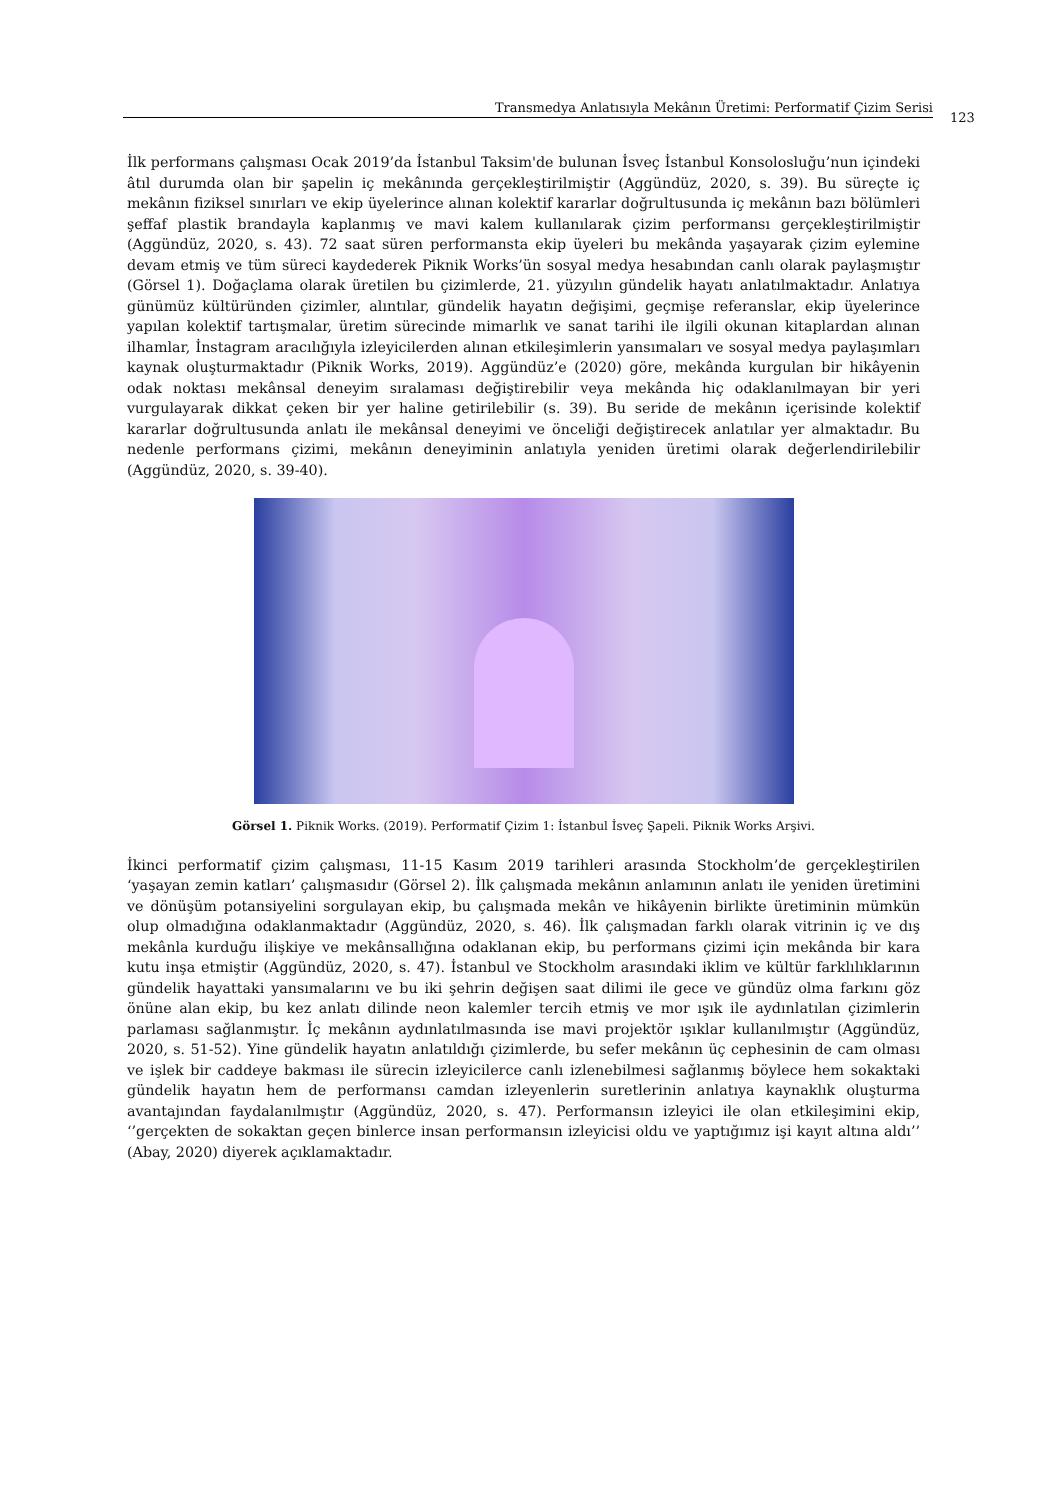Transmedya Anlatısıyla Mekânın Üretimi: Performatif Çizim Serisi
123
İlk performans çalışması Ocak 2019’da İstanbul Taksim'de bulunan İsveç İstanbul Konsolosluğu’nun içindeki âtıl durumda olan bir şapelin iç mekânında gerçekleştirilmiştir (Aggündüz, 2020, s. 39). Bu süreçte iç mekânın fiziksel sınırları ve ekip üyelerince alınan kolektif kararlar doğrultusunda iç mekânın bazı bölümleri şeffaf plastik brandayla kaplanmış ve mavi kalem kullanılarak çizim performansı gerçekleştirilmiştir (Aggündüz, 2020, s. 43). 72 saat süren performansta ekip üyeleri bu mekânda yaşayarak çizim eylemine devam etmiş ve tüm süreci kaydederek Piknik Works’ün sosyal medya hesabından canlı olarak paylaşmıştır (Görsel 1). Doğaçlama olarak üretilen bu çizimlerde, 21. yüzyılın gündelik hayatı anlatılmaktadır. Anlatıya günümüz kültüründen çizimler, alıntılar, gündelik hayatın değişimi, geçmişe referanslar, ekip üyelerince yapılan kolektif tartışmalar, üretim sürecinde mimarlık ve sanat tarihi ile ilgili okunan kitaplardan alınan ilhamlar, İnstagram aracılığıyla izleyicilerden alınan etkileşimlerin yansımaları ve sosyal medya paylaşımları kaynak oluşturmaktadır (Piknik Works, 2019). Aggündüz’e (2020) göre, mekânda kurgulan bir hikâyenin odak noktası mekânsal deneyim sıralaması değiştirebilir veya mekânda hiç odaklanılmayan bir yeri vurgulayarak dikkat çeken bir yer haline getirilebilir (s. 39). Bu seride de mekânın içerisinde kolektif kararlar doğrultusunda anlatı ile mekânsal deneyimi ve önceliği değiştirecek anlatılar yer almaktadır. Bu nedenle performans çizimi, mekânın deneyiminin anlatıyla yeniden üretimi olarak değerlendirilebilir (Aggündüz, 2020, s. 39-40).
Görsel 1. Piknik Works. (2019). Performatif Çizim 1: İstanbul İsveç Şapeli. Piknik Works Arşivi.
İkinci performatif çizim çalışması, 11-15 Kasım 2019 tarihleri arasında Stockholm’de gerçekleştirilen ‘yaşayan zemin katları’ çalışmasıdır (Görsel 2). İlk çalışmada mekânın anlamının anlatı ile yeniden üretimini ve dönüşüm potansiyelini sorgulayan ekip, bu çalışmada mekân ve hikâyenin birlikte üretiminin mümkün olup olmadığına odaklanmaktadır (Aggündüz, 2020, s. 46). İlk çalışmadan farklı olarak vitrinin iç ve dış mekânla kurduğu ilişkiye ve mekânsallığına odaklanan ekip, bu performans çizimi için mekânda bir kara kutu inşa etmiştir (Aggündüz, 2020, s. 47). İstanbul ve Stockholm arasındaki iklim ve kültür farklılıklarının gündelik hayattaki yansımalarını ve bu iki şehrin değişen saat dilimi ile gece ve gündüz olma farkını göz önüne alan ekip, bu kez anlatı dilinde neon kalemler tercih etmiş ve mor ışık ile aydınlatılan çizimlerin parlaması sağlanmıştır. İç mekânın aydınlatılmasında ise mavi projektör ışıklar kullanılmıştır (Aggündüz, 2020, s. 51-52). Yine gündelik hayatın anlatıldığı çizimlerde, bu sefer mekânın üç cephesinin de cam olması ve işlek bir caddeye bakması ile sürecin izleyicilerce canlı izlenebilmesi sağlanmış böylece hem sokaktaki gündelik hayatın hem de performansı camdan izleyenlerin suretlerinin anlatıya kaynaklık oluşturma avantajından faydalanılmıştır (Aggündüz, 2020, s. 47). Performansın izleyici ile olan etkileşimini ekip, ‘’gerçekten de sokaktan geçen binlerce insan performansın izleyicisi oldu ve yaptığımız işi kayıt altına aldı’’ (Abay, 2020) diyerek açıklamaktadır.